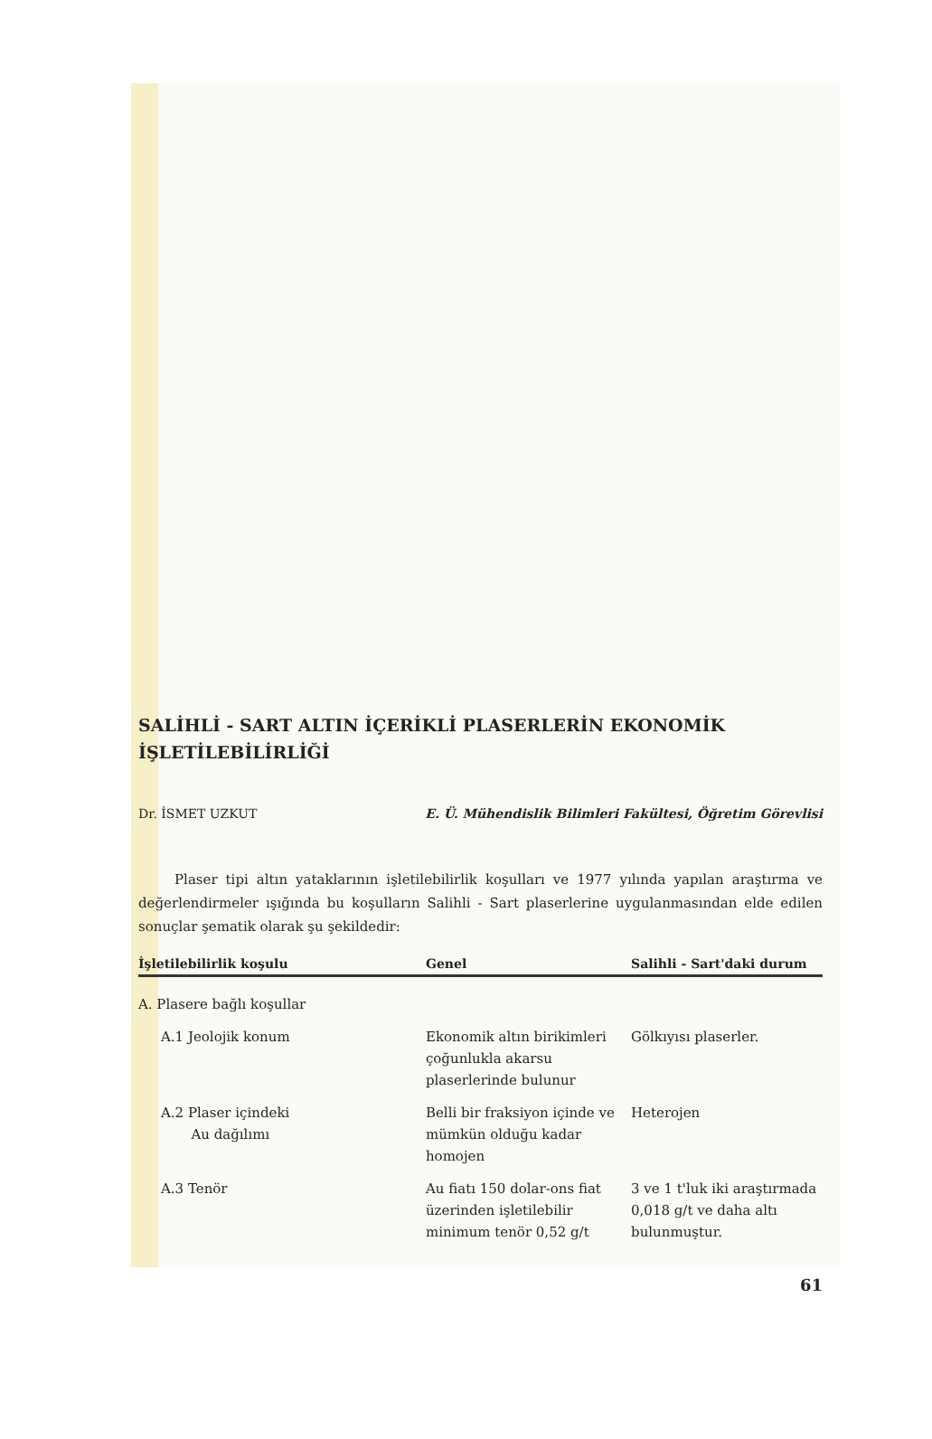SALİHLİ - SART ALTIN İÇERİKLİ PLASERLERİN EKONOMİK İŞLETİLEBİLİRLİĞİ
Dr. İSMET UZKUT E. Ü. Mühendislik Bilimleri Fakültesi, Öğretim Görevlisi
Plaser tipi altın yataklarının işletilebilirlik koşulları ve 1977 yılında yapılan araştırma ve değerlendirmeler ışığında bu koşulların Salihli - Sart plaserlerine uygulanmasından elde edilen sonuçlar şematik olarak şu şekildedir:
| İşletilebilirlik koşulu | Genel | Salihli - Sart'daki durum |
| --- | --- | --- |
| A. Plasere bağlı koşullar | | |
| A.1 Jeolojik konum | Ekonomik altın birikimleri çoğunlukla akarsu plaserlerinde bulunur | Gölkıyısı plaserler. |
| A.2 Plaser içindeki Au dağılımı | Belli bir fraksiyon içinde ve mümkün olduğu kadar homojen | Heterojen |
| A.3 Tenör | Au fiatı 150 dolar-ons fiat üzerinden işletilebilir minimum tenör 0,52 g/t | 3 ve 1 t'luk iki araştırmada 0,018 g/t ve daha altı bulunmuştur. |
61